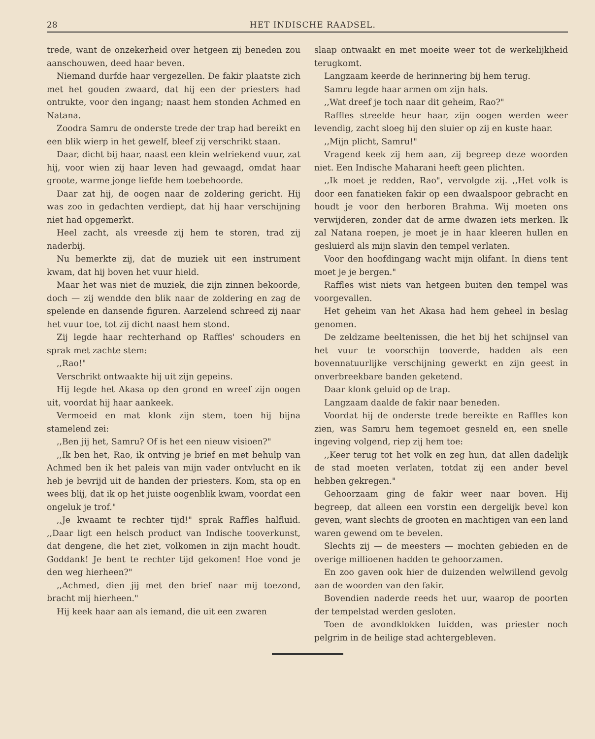28 HET INDISCHE RAADSEL.
trede, want de onzekerheid over hetgeen zij beneden zou aanschouwen, deed haar beven.
Niemand durfde haar vergezellen. De fakir plaatste zich met het gouden zwaard, dat hij een der priesters had ontrukte, voor den ingang; naast hem stonden Achmed en Natana.
Zoodra Samru de onderste trede der trap had bereikt en een blik wierp in het gewelf, bleef zij verschrikt staan.
Daar, dicht bij haar, naast een klein welriekend vuur, zat hij, voor wien zij haar leven had gewaagd, omdat haar groote, warme jonge liefde hem toebehoorde.
Daar zat hij, de oogen naar de zoldering gericht. Hij was zoo in gedachten verdiept, dat hij haar verschijning niet had opgemerkt.
Heel zacht, als vreesde zij hem te storen, trad zij naderbij.
Nu bemerkte zij, dat de muziek uit een instrument kwam, dat hij boven het vuur hield.
Maar het was niet de muziek, die zijn zinnen bekoorde, doch — zij wendde den blik naar de zoldering en zag de spelende en dansende figuren. Aarzelend schreed zij naar het vuur toe, tot zij dicht naast hem stond.
Zij legde haar rechterhand op Raffles' schouders en sprak met zachte stem:
,,Rao!"
Verschrikt ontwaakte hij uit zijn gepeins.
Hij legde het Akasa op den grond en wreef zijn oogen uit, voordat hij haar aankeek.
Vermoeid en mat klonk zijn stem, toen hij bijna stamelend zei:
,,Ben jij het, Samru? Of is het een nieuw visioen?"
,,Ik ben het, Rao, ik ontving je brief en met behulp van Achmed ben ik het paleis van mijn vader ontvlucht en ik heb je bevrijd uit de handen der priesters. Kom, sta op en wees blij, dat ik op het juiste oogenblik kwam, voordat een ongeluk je trof."
,,Je kwaamt te rechter tijd!" sprak Raffles halfluid. ,,Daar ligt een helsch product van Indische tooverkunst, dat dengene, die het ziet, volkomen in zijn macht houdt. Goddank! Je bent te rechter tijd gekomen! Hoe vond je den weg hierheen?"
,,Achmed, dien jij met den brief naar mij toezond, bracht mij hierheen."
Hij keek haar aan als iemand, die uit een zwaren
slaap ontwaakt en met moeite weer tot de werkelijkheid terugkomt.
Langzaam keerde de herinnering bij hem terug.
Samru legde haar armen om zijn hals.
,,Wat dreef je toch naar dit geheim, Rao?"
Raffles streelde heur haar, zijn oogen werden weer levendig, zacht sloeg hij den sluier op zij en kuste haar.
,,Mijn plicht, Samru!"
Vragend keek zij hem aan, zij begreep deze woorden niet. Een Indische Maharani heeft geen plichten.
,,Ik moet je redden, Rao", vervolgde zij. ,,Het volk is door een fanatieken fakir op een dwaalspoor gebracht en houdt je voor den herboren Brahma. Wij moeten ons verwijderen, zonder dat de arme dwazen iets merken. Ik zal Natana roepen, je moet je in haar kleeren hullen en gesluierd als mijn slavin den tempel verlaten.
Voor den hoofdingang wacht mijn olifant. In diens tent moet je je bergen."
Raffles wist niets van hetgeen buiten den tempel was voorgevallen.
Het geheim van het Akasa had hem geheel in beslag genomen.
De zeldzame beeltenissen, die het bij het schijnsel van het vuur te voorschijn tooverde, hadden als een bovennatuurlijke verschijning gewerkt en zijn geest in onverbreekbare banden geketend.
Daar klonk geluid op de trap.
Langzaam daalde de fakir naar beneden.
Voordat hij de onderste trede bereikte en Raffles kon zien, was Samru hem tegemoet gesneld en, een snelle ingeving volgend, riep zij hem toe:
,,Keer terug tot het volk en zeg hun, dat allen dadelijk de stad moeten verlaten, totdat zij een ander bevel hebben gekregen."
Gehoorzaam ging de fakir weer naar boven. Hij begreep, dat alleen een vorstin een dergelijk bevel kon geven, want slechts de grooten en machtigen van een land waren gewend om te bevelen.
Slechts zij — de meesters — mochten gebieden en de overige millioenen hadden te gehoorzamen.
En zoo gaven ook hier de duizenden welwillend gevolg aan de woorden van den fakir.
Bovendien naderde reeds het uur, waarop de poorten der tempelstad werden gesloten.
Toen de avondklokken luidden, was priester noch pelgrim in de heilige stad achtergebleven.